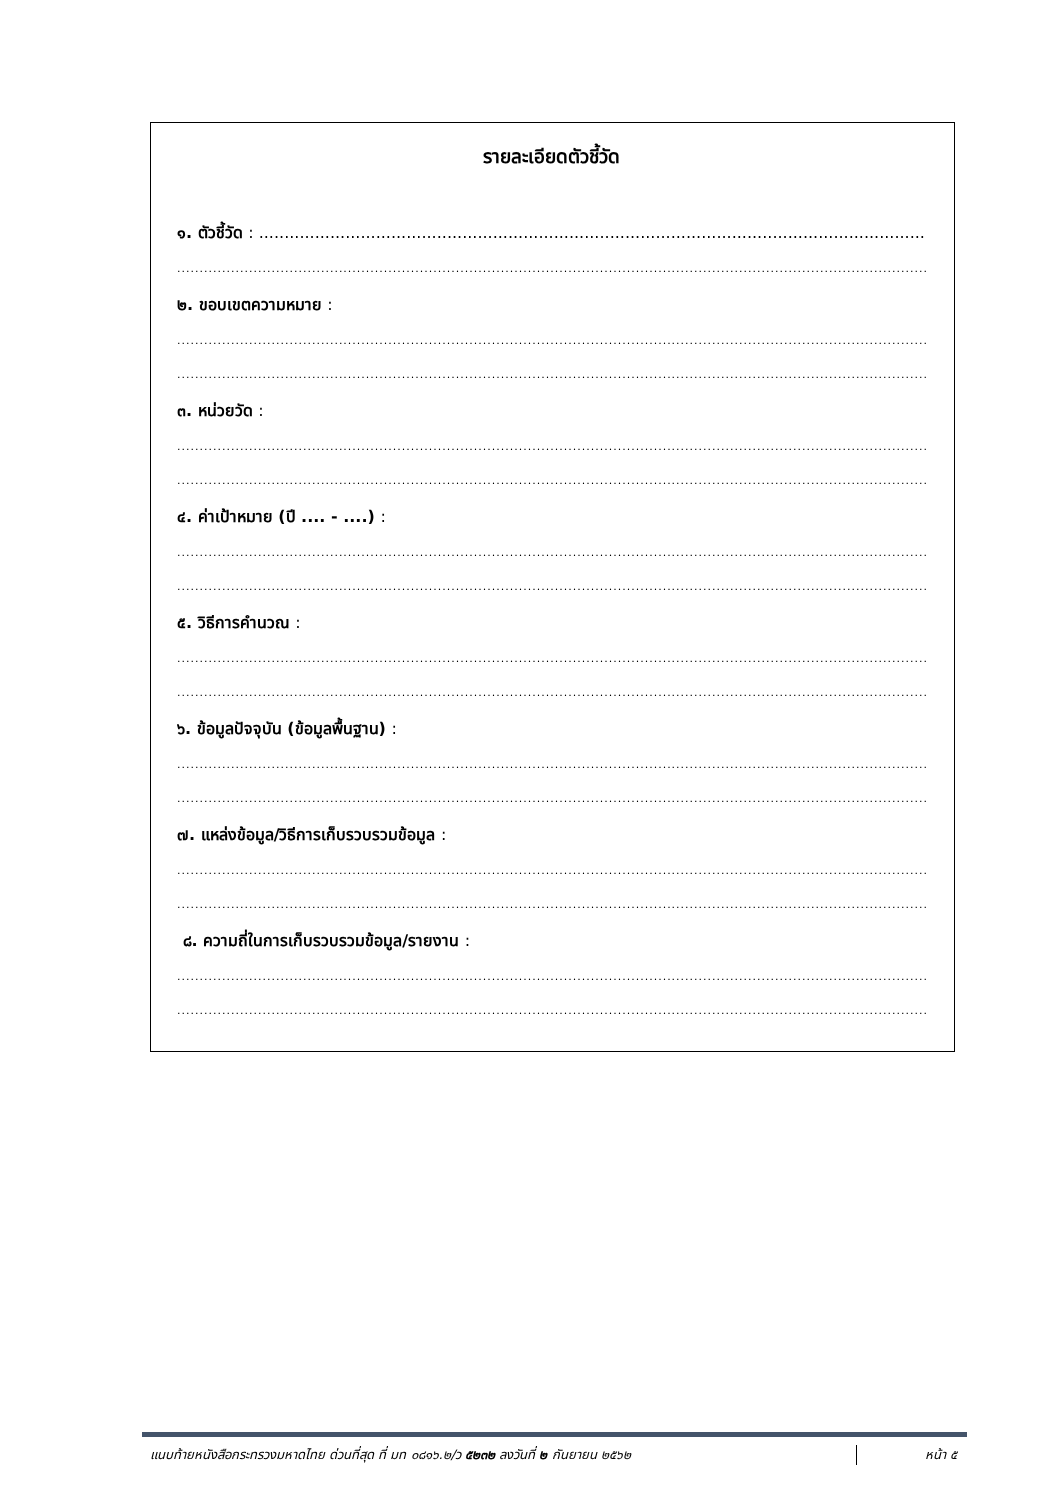รายละเอียดตัวชี้วัด
๑. ตัวชี้วัด : ..........................................................................................................................................
............................................................................................................................................................................
๒. ขอบเขตความหมาย :
............................................................................................................................................................................
............................................................................................................................................................................
๓. หน่วยวัด :
............................................................................................................................................................................
............................................................................................................................................................................
๔. ค่าเป้าหมาย (ปี .... - ....) :
............................................................................................................................................................................
............................................................................................................................................................................
๕. วิธีการคำนวณ :
............................................................................................................................................................................
............................................................................................................................................................................
๖. ข้อมูลปัจจุบัน (ข้อมูลพื้นฐาน) :
............................................................................................................................................................................
............................................................................................................................................................................
๗. แหล่งข้อมูล/วิธีการเก็บรวบรวมข้อมูล :
............................................................................................................................................................................
............................................................................................................................................................................
๘. ความถี่ในการเก็บรวบรวมข้อมูล/รายงาน :
............................................................................................................................................................................
............................................................................................................................................................................
แนบท้ายหนังสือกระทรวงมหาดไทย ด่วนที่สุด ที่ มท ๐๘๑๖.๒/ว ๕๒๓๒ ลงวันที่ ๒ กันยายน ๒๕๖๒
หน้า ๕